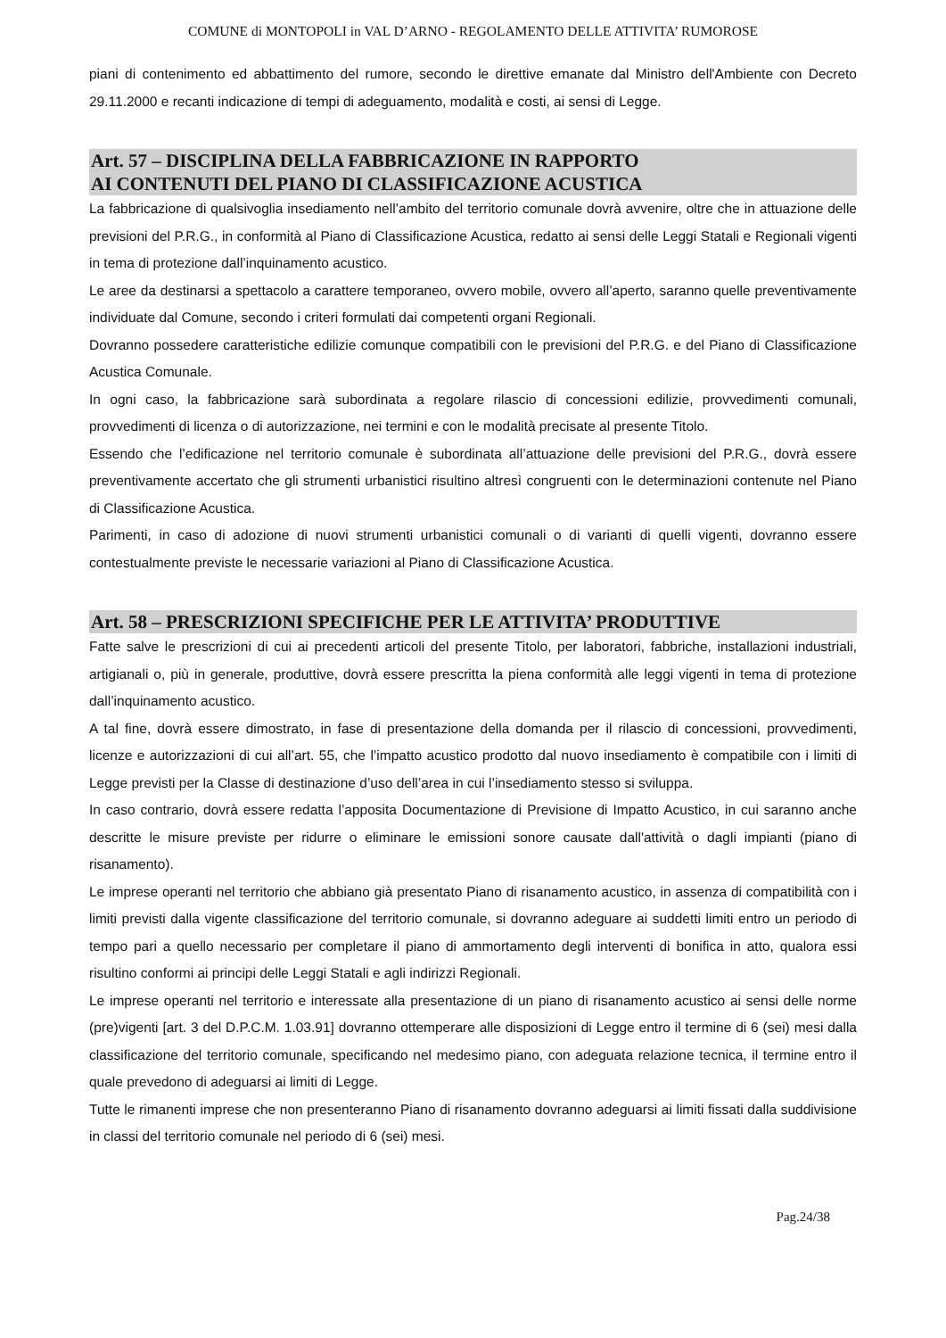COMUNE di MONTOPOLI in VAL D’ARNO - REGOLAMENTO DELLE ATTIVITA’ RUMOROSE
piani di contenimento ed abbattimento del rumore, secondo le direttive emanate dal Ministro dell'Ambiente con Decreto 29.11.2000 e recanti indicazione di tempi di adeguamento, modalità e costi, ai sensi di Legge.
Art. 57 – DISCIPLINA DELLA FABBRICAZIONE IN RAPPORTO
AI CONTENUTI DEL PIANO DI CLASSIFICAZIONE ACUSTICA
La fabbricazione di qualsivoglia insediamento nell’ambito del territorio comunale dovrà avvenire, oltre che in attuazione delle previsioni del P.R.G., in conformità al Piano di Classificazione Acustica, redatto ai sensi delle Leggi Statali e Regionali vigenti in tema di protezione dall’inquinamento acustico.
Le aree da destinarsi a spettacolo a carattere temporaneo, ovvero mobile, ovvero all’aperto, saranno quelle preventivamente individuate dal Comune, secondo i criteri formulati dai competenti organi Regionali.
Dovranno possedere caratteristiche edilizie comunque compatibili con le previsioni del P.R.G. e del Piano di Classificazione Acustica Comunale.
In ogni caso, la fabbricazione sarà subordinata a regolare rilascio di concessioni edilizie, provvedimenti comunali, provvedimenti di licenza o di autorizzazione, nei termini e con le modalità precisate al presente Titolo.
Essendo che l’edificazione nel territorio comunale è subordinata all’attuazione delle previsioni del P.R.G., dovrà essere preventivamente accertato che gli strumenti urbanistici risultino altresì congruenti con le determinazioni contenute nel Piano di Classificazione Acustica.
Parimenti, in caso di adozione di nuovi strumenti urbanistici comunali o di varianti di quelli vigenti, dovranno essere contestualmente previste le necessarie variazioni al Piano di Classificazione Acustica.
Art. 58 – PRESCRIZIONI SPECIFICHE PER LE ATTIVITA’ PRODUTTIVE
Fatte salve le prescrizioni di cui ai precedenti articoli del presente Titolo, per laboratori, fabbriche, installazioni industriali, artigianali o, più in generale, produttive, dovrà essere prescritta la piena conformità alle leggi vigenti in tema di protezione dall’inquinamento acustico.
A tal fine, dovrà essere dimostrato, in fase di presentazione della domanda per il rilascio di concessioni, provvedimenti, licenze e autorizzazioni di cui all’art. 55, che l’impatto acustico prodotto dal nuovo insediamento è compatibile con i limiti di Legge previsti per la Classe di destinazione d’uso dell’area in cui l’insediamento stesso si sviluppa.
In caso contrario, dovrà essere redatta l’apposita Documentazione di Previsione di Impatto Acustico, in cui saranno anche descritte le misure previste per ridurre o eliminare le emissioni sonore causate dall'attività o dagli impianti (piano di risanamento).
Le imprese operanti nel territorio che abbiano già presentato Piano di risanamento acustico, in assenza di compatibilità con i limiti previsti dalla vigente classificazione del territorio comunale, si dovranno adeguare ai suddetti limiti entro un periodo di tempo pari a quello necessario per completare il piano di ammortamento degli interventi di bonifica in atto, qualora essi risultino conformi ai principi delle Leggi Statali e agli indirizzi Regionali.
Le imprese operanti nel territorio e interessate alla presentazione di un piano di risanamento acustico ai sensi delle norme (pre)vigenti [art. 3 del D.P.C.M. 1.03.91] dovranno ottemperare alle disposizioni di Legge entro il termine di 6 (sei) mesi dalla classificazione del territorio comunale, specificando nel medesimo piano, con adeguata relazione tecnica, il termine entro il quale prevedono di adeguarsi ai limiti di Legge.
Tutte le rimanenti imprese che non presenteranno Piano di risanamento dovranno adeguarsi ai limiti fissati dalla suddivisione in classi del territorio comunale nel periodo di 6 (sei) mesi.
Pag.24/38